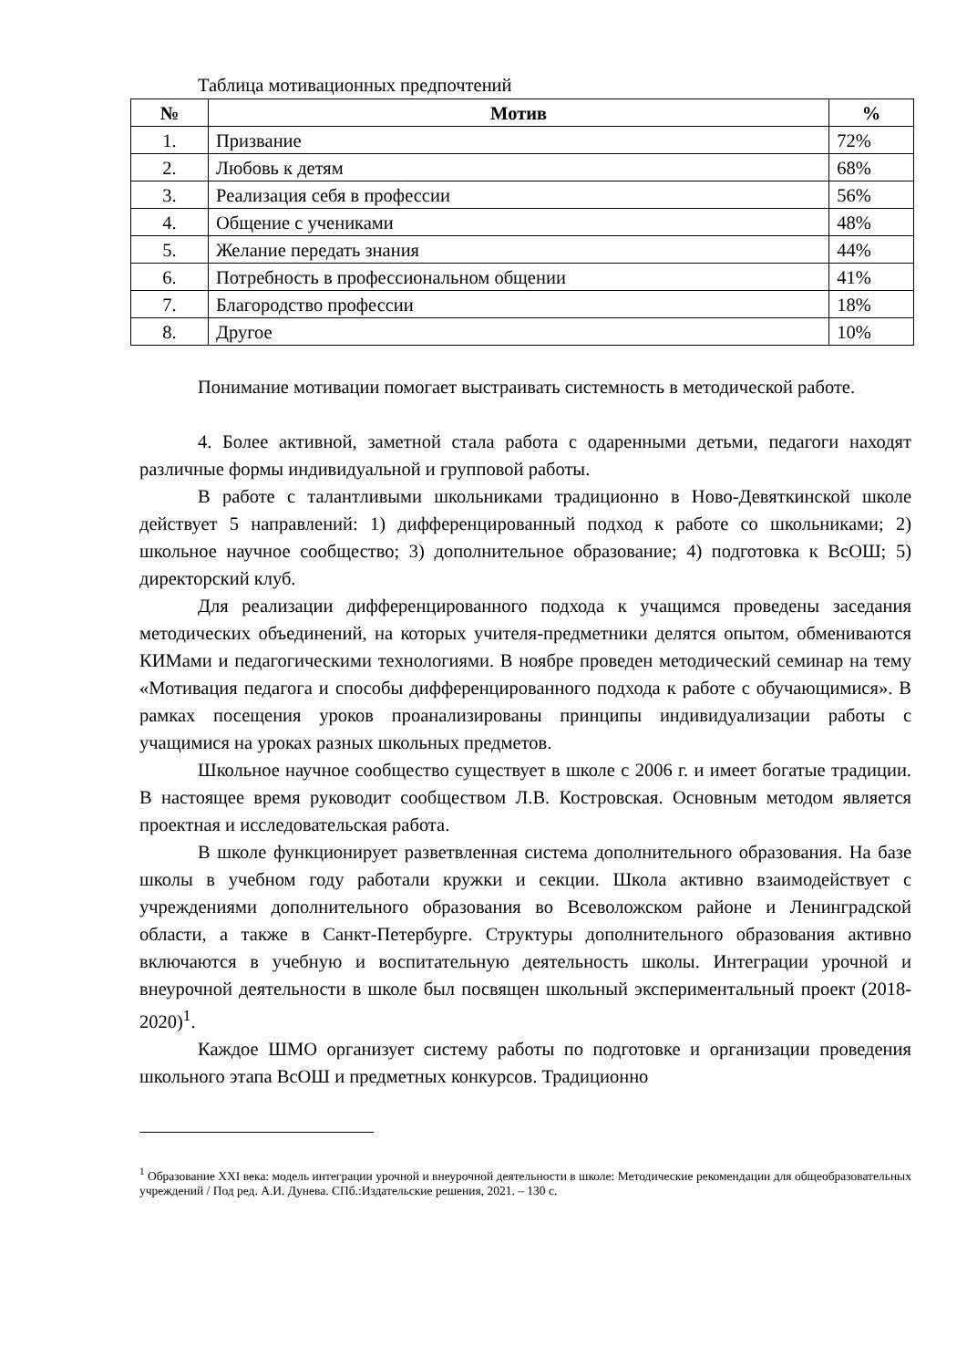Таблица мотивационных предпочтений
| № | Мотив | % |
| --- | --- | --- |
| 1. | Призвание | 72% |
| 2. | Любовь к детям | 68% |
| 3. | Реализация себя в профессии | 56% |
| 4. | Общение с учениками | 48% |
| 5. | Желание передать знания | 44% |
| 6. | Потребность в профессиональном общении | 41% |
| 7. | Благородство профессии | 18% |
| 8. | Другое | 10% |
Понимание мотивации помогает выстраивать системность в методической работе.
4. Более активной, заметной стала работа с одаренными детьми, педагоги находят различные формы индивидуальной и групповой работы.
В работе с талантливыми школьниками традиционно в Ново-Девяткинской школе действует 5 направлений: 1) дифференцированный подход к работе со школьниками; 2) школьное научное сообщество; 3) дополнительное образование; 4) подготовка к ВсОШ; 5) директорский клуб.
Для реализации дифференцированного подхода к учащимся проведены заседания методических объединений, на которых учителя-предметники делятся опытом, обмениваются КИМами и педагогическими технологиями. В ноябре проведен методический семинар на тему «Мотивация педагога и способы дифференцированного подхода к работе с обучающимися». В рамках посещения уроков проанализированы принципы индивидуализации работы с учащимися на уроках разных школьных предметов.
Школьное научное сообщество существует в школе с 2006 г. и имеет богатые традиции. В настоящее время руководит сообществом Л.В. Костровская. Основным методом является проектная и исследовательская работа.
В школе функционирует разветвленная система дополнительного образования. На базе школы в учебном году работали кружки и секции. Школа активно взаимодействует с учреждениями дополнительного образования во Всеволожском районе и Ленинградской области, а также в Санкт-Петербурге. Структуры дополнительного образования активно включаются в учебную и воспитательную деятельность школы. Интеграции урочной и внеурочной деятельности в школе был посвящен школьный экспериментальный проект (2018-2020)<sup>1</sup>.
Каждое ШМО организует систему работы по подготовке и организации проведения школьного этапа ВсОШ и предметных конкурсов. Традиционно
<sup>1</sup> Образование XXI века: модель интеграции урочной и внеурочной деятельности в школе: Методические рекомендации для общеобразовательных учреждений / Под ред. А.И. Дунева. СПб.:Издательские решения, 2021. – 130 с.